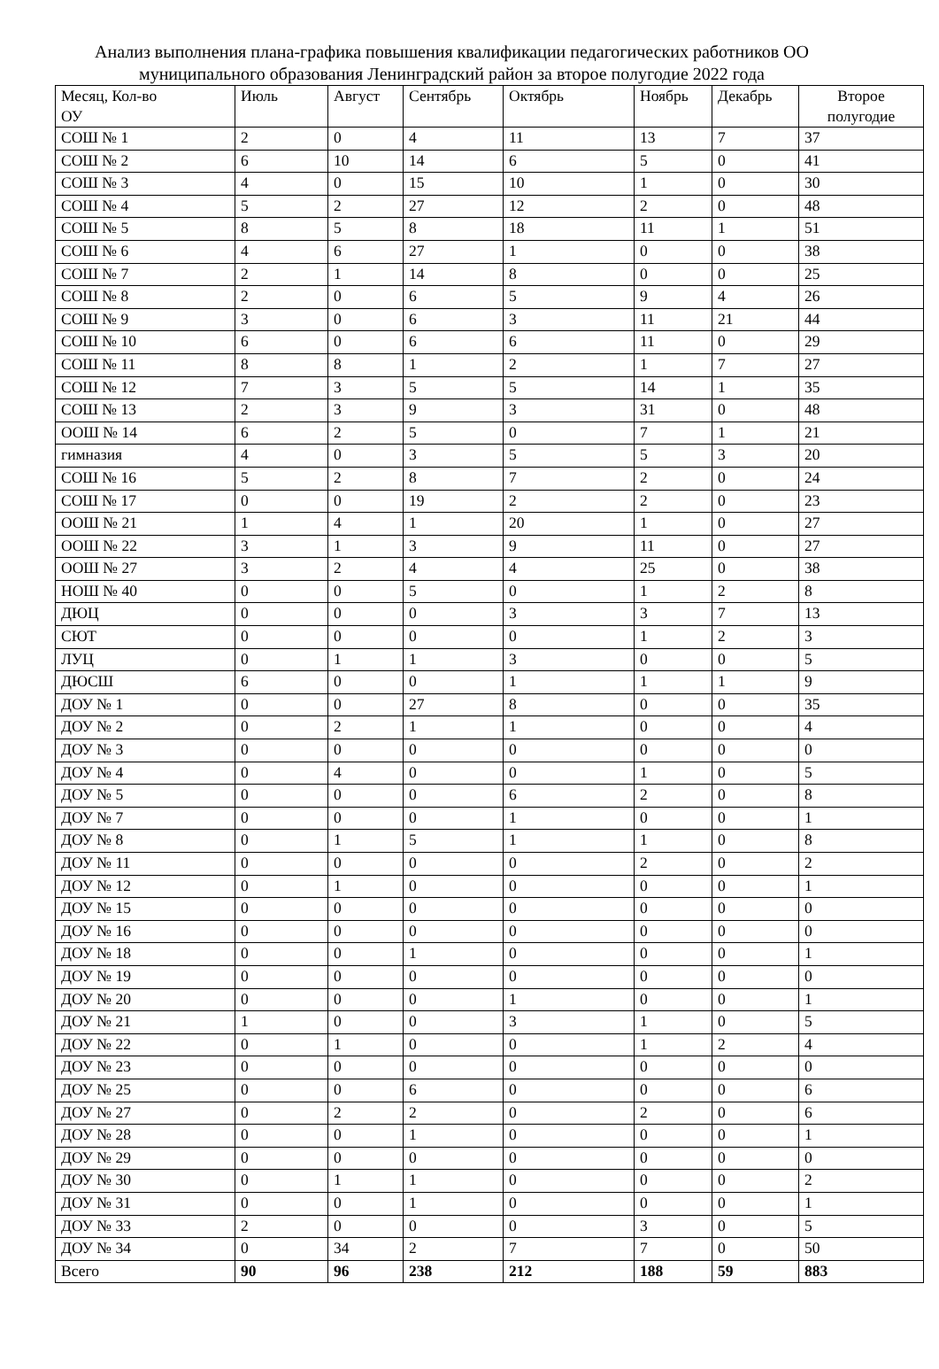Анализ выполнения плана-графика повышения квалификации педагогических работников ОО муниципального образования Ленинградский район за второе полугодие 2022 года
| Месяц, Кол-во ОУ | Июль | Август | Сентябрь | Октябрь | Ноябрь | Декабрь | Второе полугодие |
| --- | --- | --- | --- | --- | --- | --- | --- |
| СОШ № 1 | 2 | 0 | 4 | 11 | 13 | 7 | 37 |
| СОШ № 2 | 6 | 10 | 14 | 6 | 5 | 0 | 41 |
| СОШ № 3 | 4 | 0 | 15 | 10 | 1 | 0 | 30 |
| СОШ № 4 | 5 | 2 | 27 | 12 | 2 | 0 | 48 |
| СОШ № 5 | 8 | 5 | 8 | 18 | 11 | 1 | 51 |
| СОШ № 6 | 4 | 6 | 27 | 1 | 0 | 0 | 38 |
| СОШ № 7 | 2 | 1 | 14 | 8 | 0 | 0 | 25 |
| СОШ № 8 | 2 | 0 | 6 | 5 | 9 | 4 | 26 |
| СОШ № 9 | 3 | 0 | 6 | 3 | 11 | 21 | 44 |
| СОШ № 10 | 6 | 0 | 6 | 6 | 11 | 0 | 29 |
| СОШ № 11 | 8 | 8 | 1 | 2 | 1 | 7 | 27 |
| СОШ № 12 | 7 | 3 | 5 | 5 | 14 | 1 | 35 |
| СОШ № 13 | 2 | 3 | 9 | 3 | 31 | 0 | 48 |
| ООШ № 14 | 6 | 2 | 5 | 0 | 7 | 1 | 21 |
| гимназия | 4 | 0 | 3 | 5 | 5 | 3 | 20 |
| СОШ № 16 | 5 | 2 | 8 | 7 | 2 | 0 | 24 |
| СОШ № 17 | 0 | 0 | 19 | 2 | 2 | 0 | 23 |
| ООШ № 21 | 1 | 4 | 1 | 20 | 1 | 0 | 27 |
| ООШ № 22 | 3 | 1 | 3 | 9 | 11 | 0 | 27 |
| ООШ № 27 | 3 | 2 | 4 | 4 | 25 | 0 | 38 |
| НОШ № 40 | 0 | 0 | 5 | 0 | 1 | 2 | 8 |
| ДЮЦ | 0 | 0 | 0 | 3 | 3 | 7 | 13 |
| СЮТ | 0 | 0 | 0 | 0 | 1 | 2 | 3 |
| ЛУЦ | 0 | 1 | 1 | 3 | 0 | 0 | 5 |
| ДЮСШ | 6 | 0 | 0 | 1 | 1 | 1 | 9 |
| ДОУ № 1 | 0 | 0 | 27 | 8 | 0 | 0 | 35 |
| ДОУ № 2 | 0 | 2 | 1 | 1 | 0 | 0 | 4 |
| ДОУ № 3 | 0 | 0 | 0 | 0 | 0 | 0 | 0 |
| ДОУ № 4 | 0 | 4 | 0 | 0 | 1 | 0 | 5 |
| ДОУ № 5 | 0 | 0 | 0 | 6 | 2 | 0 | 8 |
| ДОУ № 7 | 0 | 0 | 0 | 1 | 0 | 0 | 1 |
| ДОУ № 8 | 0 | 1 | 5 | 1 | 1 | 0 | 8 |
| ДОУ № 11 | 0 | 0 | 0 | 0 | 2 | 0 | 2 |
| ДОУ № 12 | 0 | 1 | 0 | 0 | 0 | 0 | 1 |
| ДОУ № 15 | 0 | 0 | 0 | 0 | 0 | 0 | 0 |
| ДОУ № 16 | 0 | 0 | 0 | 0 | 0 | 0 | 0 |
| ДОУ № 18 | 0 | 0 | 1 | 0 | 0 | 0 | 1 |
| ДОУ № 19 | 0 | 0 | 0 | 0 | 0 | 0 | 0 |
| ДОУ № 20 | 0 | 0 | 0 | 1 | 0 | 0 | 1 |
| ДОУ № 21 | 1 | 0 | 0 | 3 | 1 | 0 | 5 |
| ДОУ № 22 | 0 | 1 | 0 | 0 | 1 | 2 | 4 |
| ДОУ № 23 | 0 | 0 | 0 | 0 | 0 | 0 | 0 |
| ДОУ № 25 | 0 | 0 | 6 | 0 | 0 | 0 | 6 |
| ДОУ № 27 | 0 | 2 | 2 | 0 | 2 | 0 | 6 |
| ДОУ № 28 | 0 | 0 | 1 | 0 | 0 | 0 | 1 |
| ДОУ № 29 | 0 | 0 | 0 | 0 | 0 | 0 | 0 |
| ДОУ № 30 | 0 | 1 | 1 | 0 | 0 | 0 | 2 |
| ДОУ № 31 | 0 | 0 | 1 | 0 | 0 | 0 | 1 |
| ДОУ № 33 | 2 | 0 | 0 | 0 | 3 | 0 | 5 |
| ДОУ № 34 | 0 | 34 | 2 | 7 | 7 | 0 | 50 |
| Всего | 90 | 96 | 238 | 212 | 188 | 59 | 883 |